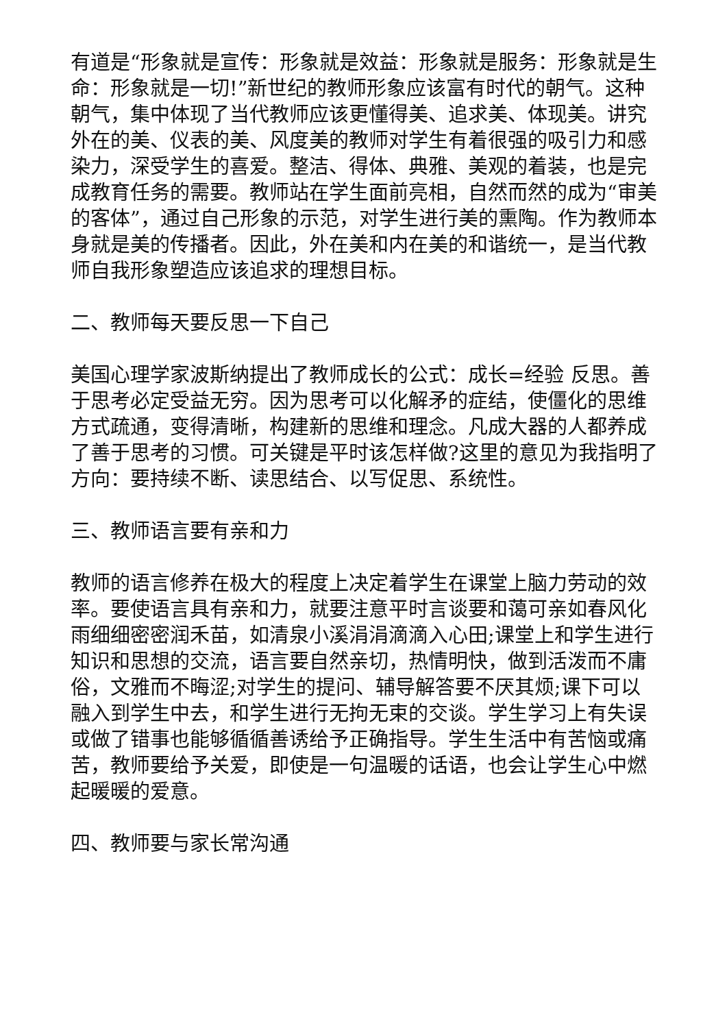有道是“形象就是宣传：形象就是效益：形象就是服务：形象就是生命：形象就是一切!”新世纪的教师形象应该富有时代的朝气。这种朝气，集中体现了当代教师应该更懂得美、追求美、体现美。讲究外在的美、仪表的美、风度美的教师对学生有着很强的吸引力和感染力，深受学生的喜爱。整洁、得体、典雅、美观的着装，也是完成教育任务的需要。教师站在学生面前亮相，自然而然的成为“审美的客体”，通过自己形象的示范，对学生进行美的熏陶。作为教师本身就是美的传播者。因此，外在美和内在美的和谐统一，是当代教师自我形象塑造应该追求的理想目标。
二、教师每天要反思一下自己
美国心理学家波斯纳提出了教师成长的公式：成长=经验 反思。善于思考必定受益无穷。因为思考可以化解矛的症结，使僵化的思维方式疏通，变得清晰，构建新的思维和理念。凡成大器的人都养成了善于思考的习惯。可关键是平时该怎样做?这里的意见为我指明了方向：要持续不断、读思结合、以写促思、系统性。
三、教师语言要有亲和力
教师的语言修养在极大的程度上决定着学生在课堂上脑力劳动的效率。要使语言具有亲和力，就要注意平时言谈要和蔼可亲如春风化雨细细密密润禾苗，如清泉小溪涓涓滴滴入心田;课堂上和学生进行知识和思想的交流，语言要自然亲切，热情明快，做到活泼而不庸俗，文雅而不晦涩;对学生的提问、辅导解答要不厌其烦;课下可以融入到学生中去，和学生进行无拘无束的交谈。学生学习上有失误或做了错事也能够循循善诱给予正确指导。学生生活中有苦恼或痛苦，教师要给予关爱，即使是一句温暖的话语，也会让学生心中燃起暖暖的爱意。
四、教师要与家长常沟通